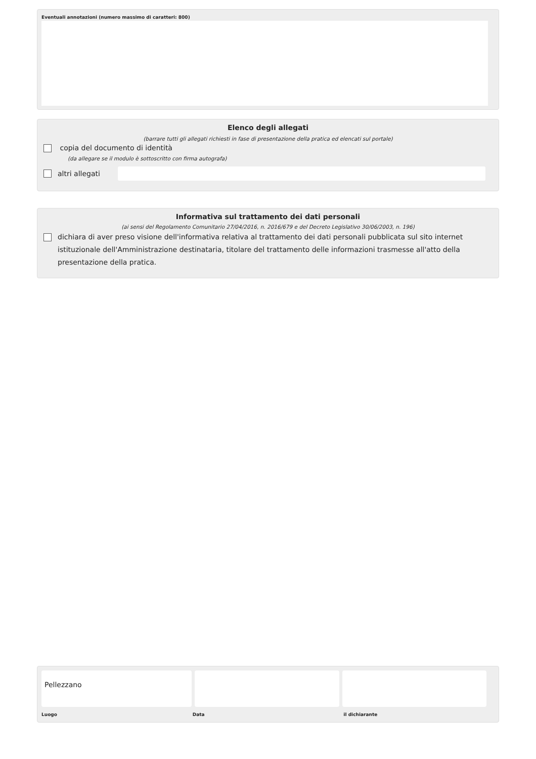Eventuali annotazioni (numero massimo di caratteri: 800)
Elenco degli allegati
(barrare tutti gli allegati richiesti in fase di presentazione della pratica ed elencati sul portale)
copia del documento di identità
(da allegare se il modulo è sottoscritto con firma autografa)
altri allegati
Informativa sul trattamento dei dati personali
(ai sensi del Regolamento Comunitario 27/04/2016, n. 2016/679 e del Decreto Legislativo 30/06/2003, n. 196)
dichiara di aver preso visione dell'informativa relativa al trattamento dei dati personali pubblicata sul sito internet istituzionale dell'Amministrazione destinataria, titolare del trattamento delle informazioni trasmesse all'atto della presentazione della pratica.
Pellezzano
Luogo Data il dichiarante